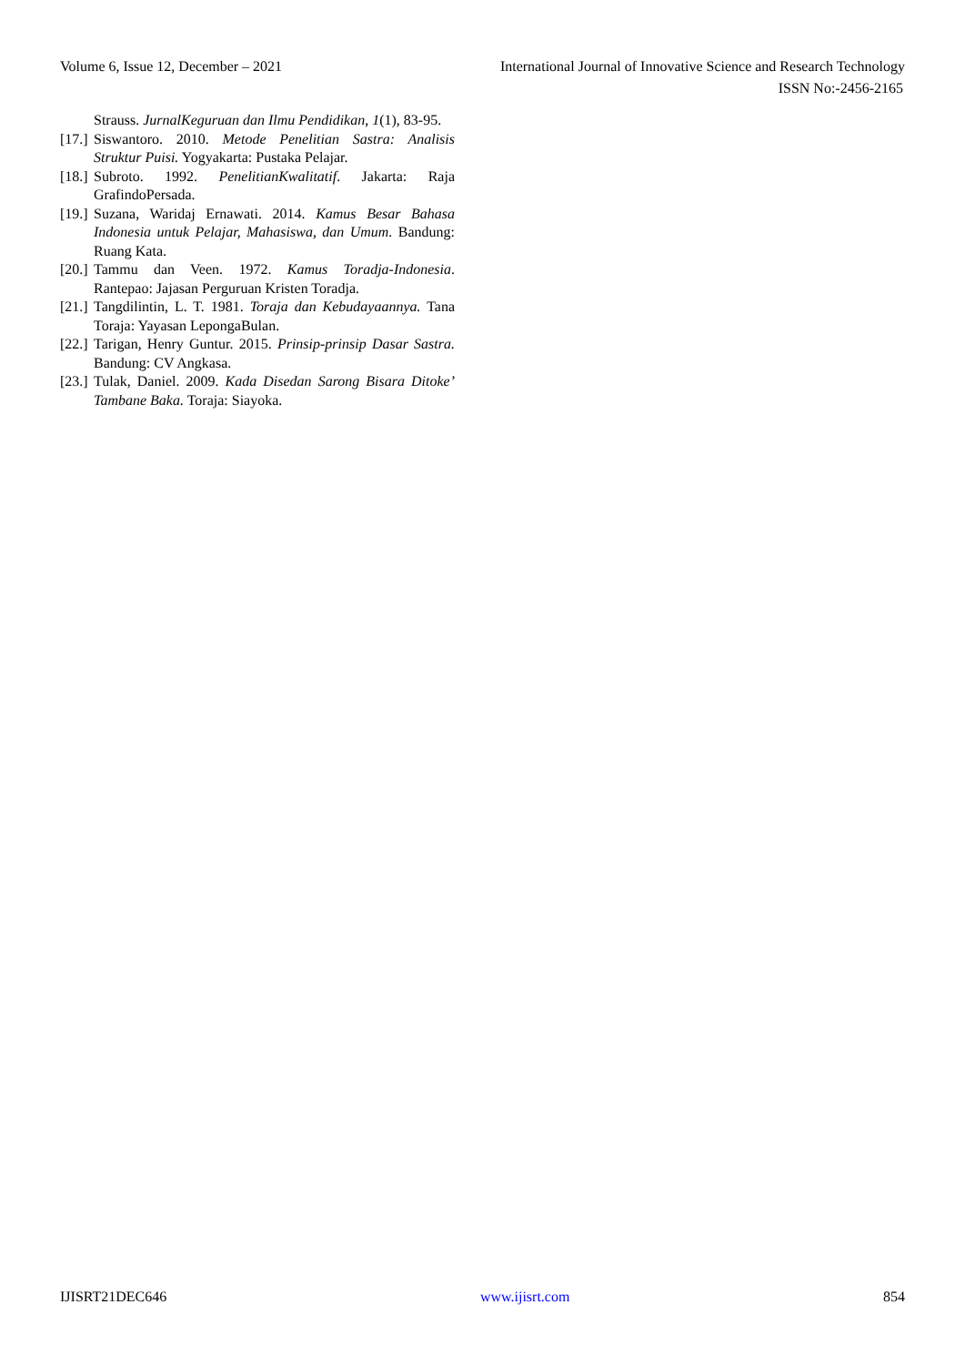Volume 6, Issue 12, December – 2021 International Journal of Innovative Science and Research Technology
ISSN No:-2456-2165
Strauss. JurnalKeguruan dan Ilmu Pendidikan, 1(1), 83-95.
[17.] Siswantoro. 2010. Metode Penelitian Sastra: Analisis Struktur Puisi. Yogyakarta: Pustaka Pelajar.
[18.] Subroto. 1992. PenelitianKwalitatif. Jakarta: Raja GrafindoPersada.
[19.] Suzana, Waridaj Ernawati. 2014. Kamus Besar Bahasa Indonesia untuk Pelajar, Mahasiswa, dan Umum. Bandung: Ruang Kata.
[20.] Tammu dan Veen. 1972. Kamus Toradja-Indonesia. Rantepao: Jajasan Perguruan Kristen Toradja.
[21.] Tangdilintin, L. T. 1981. Toraja dan Kebudayaannya. Tana Toraja: Yayasan LepongaBulan.
[22.] Tarigan, Henry Guntur. 2015. Prinsip-prinsip Dasar Sastra. Bandung: CV Angkasa.
[23.] Tulak, Daniel. 2009. Kada Disedan Sarong Bisara Ditoke’ Tambane Baka. Toraja: Siayoka.
IJISRT21DEC646 www.ijisrt.com 854